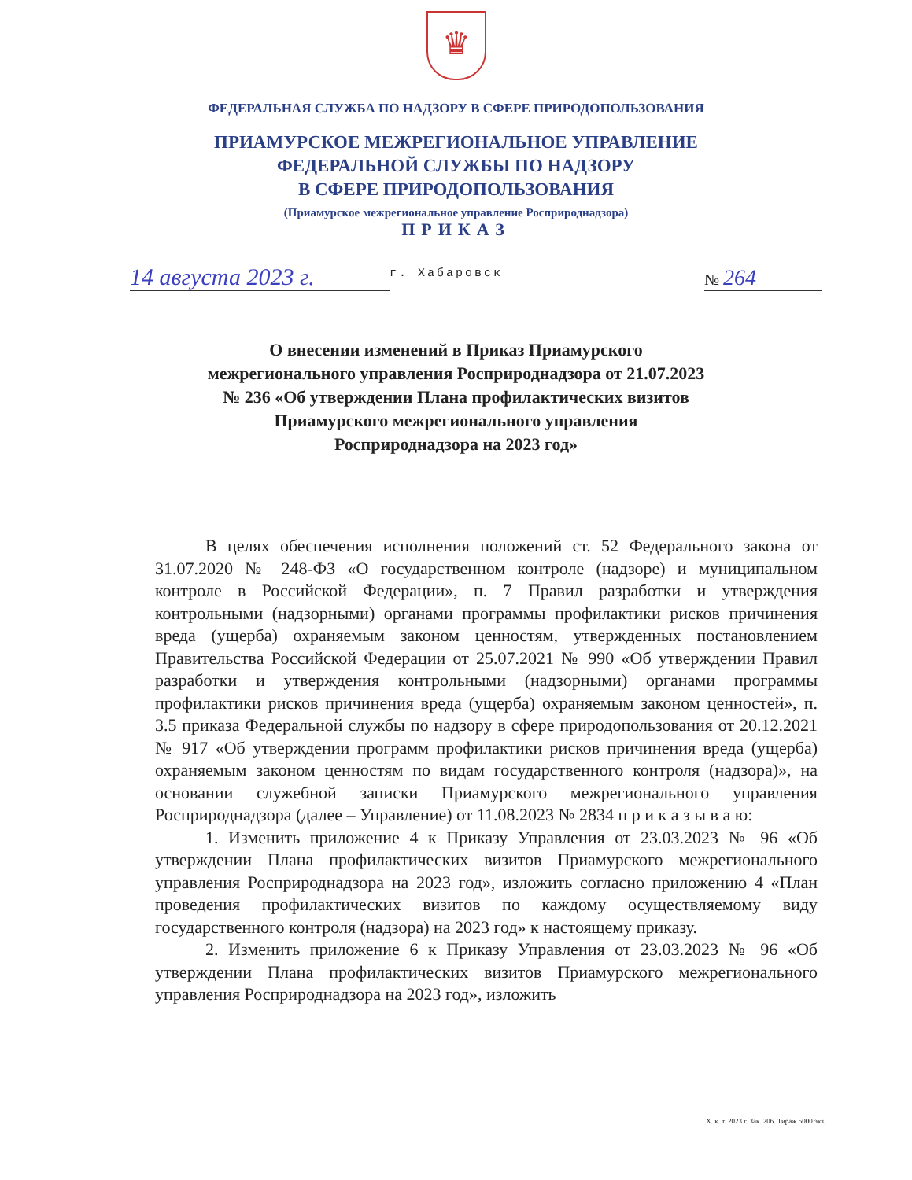♛
ФЕДЕРАЛЬНАЯ СЛУЖБА ПО НАДЗОРУ В СФЕРЕ ПРИРОДОПОЛЬЗОВАНИЯ
ПРИАМУРСКОЕ МЕЖРЕГИОНАЛЬНОЕ УПРАВЛЕНИЕ
ФЕДЕРАЛЬНОЙ СЛУЖБЫ ПО НАДЗОРУ
В СФЕРЕ ПРИРОДОПОЛЬЗОВАНИЯ
(Приамурское межрегиональное управление Росприроднадзора)
ПРИКАЗ
14 августа 2023 г.
г. Хабаровск
№ 264
О внесении изменений в Приказ Приамурского
межрегионального управления Росприроднадзора от 21.07.2023
№ 236 «Об утверждении Плана профилактических визитов
Приамурского межрегионального управления
Росприроднадзора на 2023 год»
В целях обеспечения исполнения положений ст. 52 Федерального закона от 31.07.2020 № 248-ФЗ «О государственном контроле (надзоре) и муниципальном контроле в Российской Федерации», п. 7 Правил разработки и утверждения контрольными (надзорными) органами программы профилактики рисков причинения вреда (ущерба) охраняемым законом ценностям, утвержденных постановлением Правительства Российской Федерации от 25.07.2021 № 990 «Об утверждении Правил разработки и утверждения контрольными (надзорными) органами программы профилактики рисков причинения вреда (ущерба) охраняемым законом ценностей», п. 3.5 приказа Федеральной службы по надзору в сфере природопользования от 20.12.2021 № 917 «Об утверждении программ профилактики рисков причинения вреда (ущерба) охраняемым законом ценностям по видам государственного контроля (надзора)», на основании служебной записки Приамурского межрегионального управления Росприроднадзора (далее – Управление) от 11.08.2023 № 2834 п р и к а з ы в а ю:
1. Изменить приложение 4 к Приказу Управления от 23.03.2023 № 96 «Об утверждении Плана профилактических визитов Приамурского межрегионального управления Росприроднадзора на 2023 год», изложить согласно приложению 4 «План проведения профилактических визитов по каждому осуществляемому виду государственного контроля (надзора) на 2023 год» к настоящему приказу.
2. Изменить приложение 6 к Приказу Управления от 23.03.2023 № 96 «Об утверждении Плана профилактических визитов Приамурского межрегионального управления Росприроднадзора на 2023 год», изложить
Х. к. т. 2023 г. Зак. 206. Тираж 5000 экз.